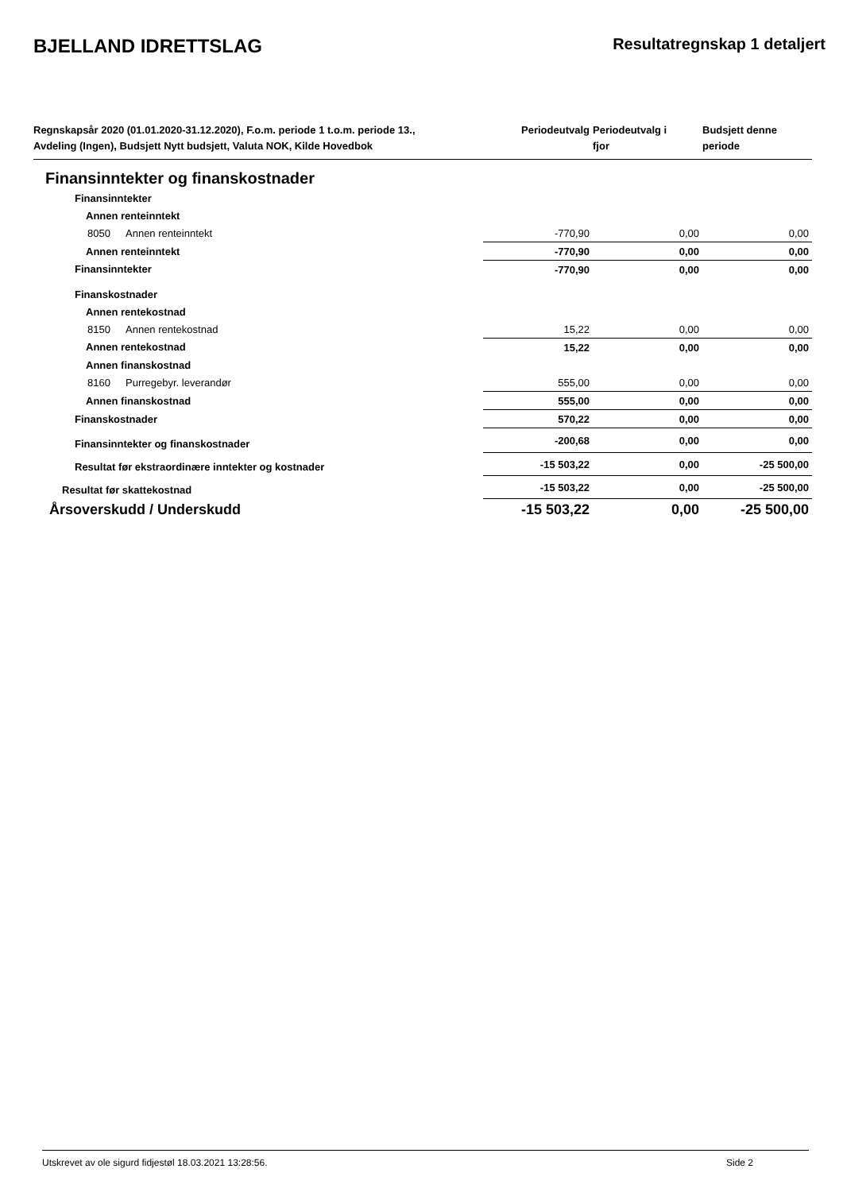BJELLAND IDRETTSLAG
Resultatregnskap 1 detaljert
| Regnskapsår 2020 (01.01.2020-31.12.2020), F.o.m. periode 1 t.o.m. periode 13., Avdeling (Ingen), Budsjett Nytt budsjett, Valuta NOK, Kilde Hovedbok | | Periodeutvalg | Periodeutvalg i fjor | Budsjett denne periode |
| --- | --- | --- | --- | --- |
| Finansinntekter og finanskostnader | | | | |
| Finansinntekter | | | | |
| Annen renteinntekt | | | | |
| 8050 | Annen renteinntekt | -770,90 | 0,00 | 0,00 |
| Annen renteinntekt | | -770,90 | 0,00 | 0,00 |
| Finansinntekter | | -770,90 | 0,00 | 0,00 |
| Finanskostnader | | | | |
| Annen rentekostnad | | | | |
| 8150 | Annen rentekostnad | 15,22 | 0,00 | 0,00 |
| Annen rentekostnad | | 15,22 | 0,00 | 0,00 |
| Annen finanskostnad | | | | |
| 8160 | Purregebyr. leverandør | 555,00 | 0,00 | 0,00 |
| Annen finanskostnad | | 555,00 | 0,00 | 0,00 |
| Finanskostnader | | 570,22 | 0,00 | 0,00 |
| Finansinntekter og finanskostnader | | -200,68 | 0,00 | 0,00 |
| Resultat før ekstraordinære inntekter og kostnader | | -15 503,22 | 0,00 | -25 500,00 |
| Resultat før skattekostnad | | -15 503,22 | 0,00 | -25 500,00 |
| Årsoverskudd / Underskudd | | -15 503,22 | 0,00 | -25 500,00 |
Utskrevet av ole sigurd fidjestøl 18.03.2021 13:28:56. Side 2